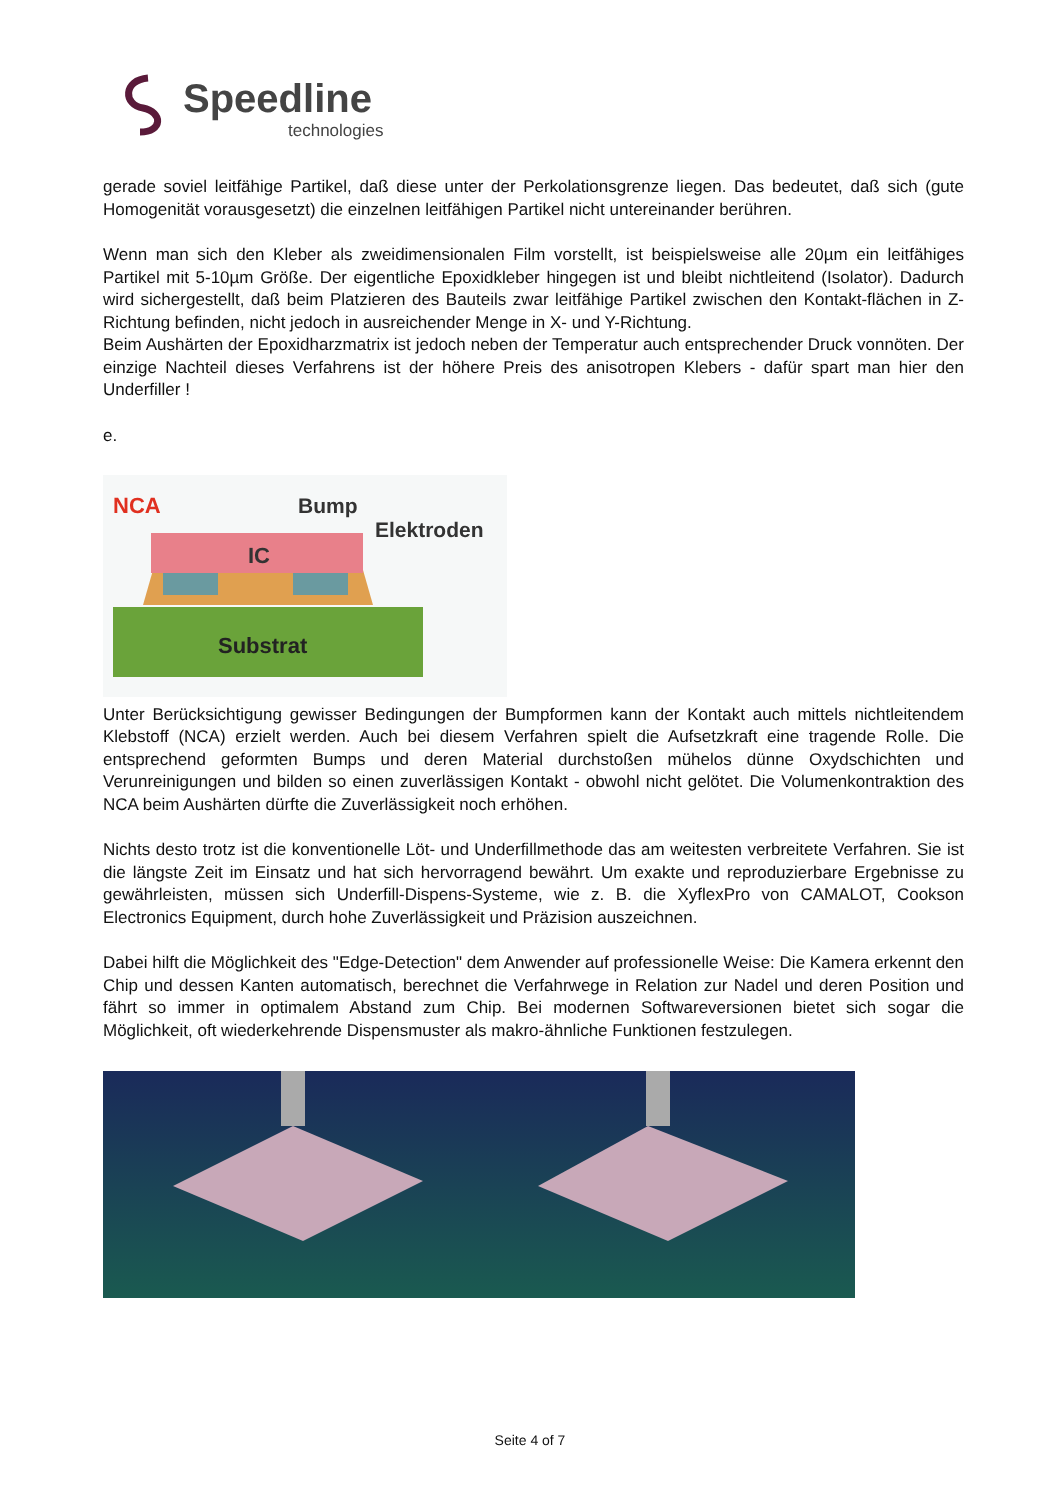Speedline
technologies
gerade soviel leitfähige Partikel, daß diese unter der Perkolationsgrenze liegen. Das bedeutet, daß sich (gute Homogenität vorausgesetzt) die einzelnen leitfähigen Partikel nicht untereinander berühren.
Wenn man sich den Kleber als zweidimensionalen Film vorstellt, ist beispielsweise alle 20µm ein leitfähiges Partikel mit 5-10µm Größe. Der eigentliche Epoxidkleber hingegen ist und bleibt nichtleitend (Isolator). Dadurch wird sichergestellt, daß beim Platzieren des Bauteils zwar leitfähige Partikel zwischen den Kontakt-flächen in Z-Richtung befinden, nicht jedoch in ausreichender Menge in X- und Y-Richtung.
Beim Aushärten der Epoxidharzmatrix ist jedoch neben der Temperatur auch entsprechender Druck vonnöten. Der einzige Nachteil dieses Verfahrens ist der höhere Preis des anisotropen Klebers - dafür spart man hier den Underfiller !
e.
NCA
Bump
Elektroden
IC
Substrat
Unter Berücksichtigung gewisser Bedingungen der Bumpformen kann der Kontakt auch mittels nichtleitendem Klebstoff (NCA) erzielt werden. Auch bei diesem Verfahren spielt die Aufsetzkraft eine tragende Rolle. Die entsprechend geformten Bumps und deren Material durchstoßen mühelos dünne Oxydschichten und Verunreinigungen und bilden so einen zuverlässigen Kontakt - obwohl nicht gelötet. Die Volumenkontraktion des NCA beim Aushärten dürfte die Zuverlässigkeit noch erhöhen.
Nichts desto trotz ist die konventionelle Löt- und Underfillmethode das am weitesten verbreitete Verfahren. Sie ist die längste Zeit im Einsatz und hat sich hervorragend bewährt. Um exakte und reproduzierbare Ergebnisse zu gewährleisten, müssen sich Underfill-Dispens-Systeme, wie z. B. die XyflexPro von CAMALOT, Cookson Electronics Equipment, durch hohe Zuverlässigkeit und Präzision auszeichnen.
Dabei hilft die Möglichkeit des "Edge-Detection" dem Anwender auf professionelle Weise: Die Kamera erkennt den Chip und dessen Kanten automatisch, berechnet die Verfahrwege in Relation zur Nadel und deren Position und fährt so immer in optimalem Abstand zum Chip. Bei modernen Softwareversionen bietet sich sogar die Möglichkeit, oft wiederkehrende Dispensmuster als makro-ähnliche Funktionen festzulegen.
Seite 4 of 7